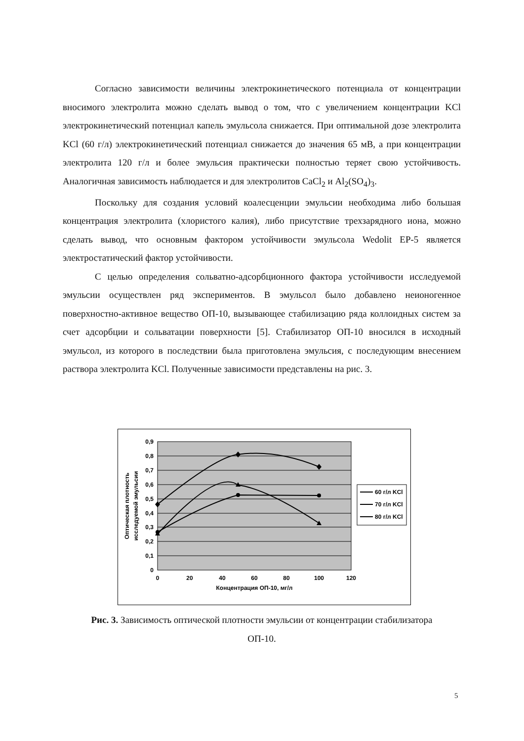Согласно зависимости величины электрокинетического потенциала от концентрации вносимого электролита можно сделать вывод о том, что с увеличением концентрации KCl электрокинетический потенциал капель эмульсола снижается. При оптимальной дозе электролита KCl (60 г/л) электрокинетический потенциал снижается до значения 65 мВ, а при концентрации электролита 120 г/л и более эмульсия практически полностью теряет свою устойчивость. Аналогичная зависимость наблюдается и для электролитов CaCl<sub>2</sub> и Al<sub>2</sub>(SO<sub>4</sub>)<sub>3</sub>.
Поскольку для создания условий коалесценции эмульсии необходима либо большая концентрация электролита (хлористого калия), либо присутствие трехзарядного иона, можно сделать вывод, что основным фактором устойчивости эмульсола Wedolit EP-5 является электростатический фактор устойчивости.
С целью определения сольватно-адсорбционного фактора устойчивости исследуемой эмульсии осуществлен ряд экспериментов. В эмульсол было добавлено неионогенное поверхностно-активное вещество ОП-10, вызывающее стабилизацию ряда коллоидных систем за счет адсорбции и сольватации поверхности [5]. Стабилизатор ОП-10 вносился в исходный эмульсол, из которого в последствии была приготовлена эмульсия, с последующим внесением раствора электролита KCl. Полученные зависимости представлены на рис. 3.
0,9
0,8
0,7
0,6
0,5
0,4
0,3
0,2
0,1
0
0
20
40
60
80
100
120
Концентрация ОП-10, мг/л
Оптическая плотность
исследуемой эмульсии
60 г/л KCl
70 г/л KCl
80 г/л KCl
Рис. 3. Зависимость оптической плотности эмульсии от концентрации стабилизатора
ОП-10.
5